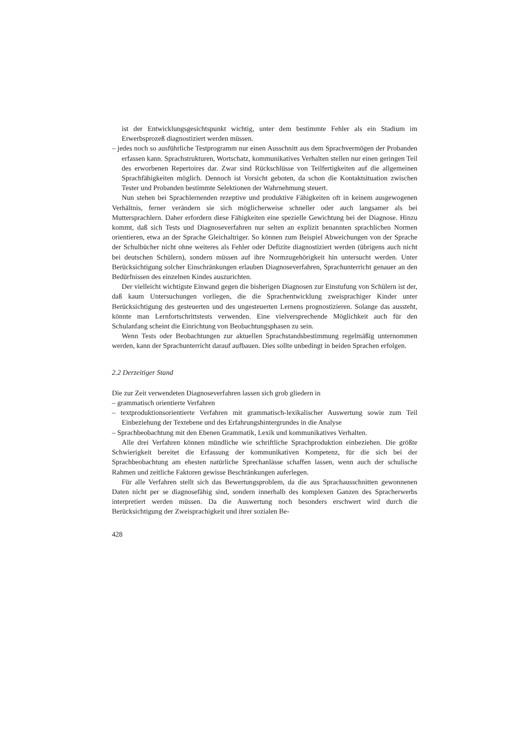ist der Entwicklungsgesichtspunkt wichtig, unter dem bestimmte Fehler als ein Stadium im Erwerbsprozeß diagnostiziert werden müssen.
– jedes noch so ausführliche Testprogramm nur einen Ausschnitt aus dem Sprachvermögen der Probanden erfassen kann. Sprachstrukturen, Wortschatz, kommunikatives Verhalten stellen nur einen geringen Teil des erworbenen Repertoires dar. Zwar sind Rückschlüsse von Teilfertigkeiten auf die allgemeinen Sprachfähigkeiten möglich. Dennoch ist Vorsicht geboten, da schon die Kontaktsituation zwischen Tester und Probanden bestimmte Selektionen der Wahrnehmung steuert.
Nun stehen bei Sprachlernenden rezeptive und produktive Fähigkeiten oft in keinem ausgewogenen Verhältnis, ferner verändern sie sich möglicherweise schneller oder auch langsamer als bei Muttersprachlern. Daher erfordern diese Fähigkeiten eine spezielle Gewichtung bei der Diagnose. Hinzu kommt, daß sich Tests und Diagnoseverfahren nur selten an explizit benannten sprachlichen Normen orientieren, etwa an der Sprache Gleichaltriger. So können zum Beispiel Abweichungen von der Sprache der Schulbücher nicht ohne weiteres als Fehler oder Defizite diagnostiziert werden (übrigens auch nicht bei deutschen Schülern), sondern müssen auf ihre Normzugehörigkeit hin untersucht werden. Unter Berücksichtigung solcher Einschränkungen erlauben Diagnoseverfahren, Sprachunterricht genauer an den Bedürfnissen des einzelnen Kindes auszurichten.
Der vielleicht wichtigste Einwand gegen die bisherigen Diagnosen zur Einstufung von Schülern ist der, daß kaum Untersuchungen vorliegen, die die Sprachentwicklung zweisprachiger Kinder unter Berücksichtigung des gesteuerten und des ungesteuerten Lernens prognostizieren. Solange das aussteht, könnte man Lernfortschrittstests verwenden. Eine vielversprechende Möglichkeit auch für den Schulanfang scheint die Einrichtung von Beobachtungsphasen zu sein.
Wenn Tests oder Beobachtungen zur aktuellen Sprachstandsbestimmung regelmäßig unternommen werden, kann der Sprachunterricht darauf aufbauen. Dies sollte unbedingt in beiden Sprachen erfolgen.
2.2 Derzeitiger Stand
Die zur Zeit verwendeten Diagnoseverfahren lassen sich grob gliedern in
– grammatisch orientierte Verfahren
– textproduktionsorientierte Verfahren mit grammatisch-lexikalischer Auswertung sowie zum Teil Einbeziehung der Textebene und des Erfahrungshintergrundes in die Analyse
– Sprachbeobachtung mit den Ebenen Grammatik, Lexik und kommunikatives Verhalten.
Alle drei Verfahren können mündliche wie schriftliche Sprachproduktion einbeziehen. Die größte Schwierigkeit bereitet die Erfassung der kommunikativen Kompetenz, für die sich bei der Sprachbeobachtung am ehesten natürliche Sprechanlässe schaffen lassen, wenn auch der schulische Rahmen und zeitliche Faktoren gewisse Beschränkungen auferlegen.
Für alle Verfahren stellt sich das Bewertungsproblem, da die aus Sprachausschnitten gewonnenen Daten nicht per se diagnosefähig sind, sondern innerhalb des komplexen Ganzen des Spracherwerbs interpretiert werden müssen. Da die Auswertung noch besonders erschwert wird durch die Berücksichtigung der Zweisprachigkeit und ihrer sozialen Be-
428